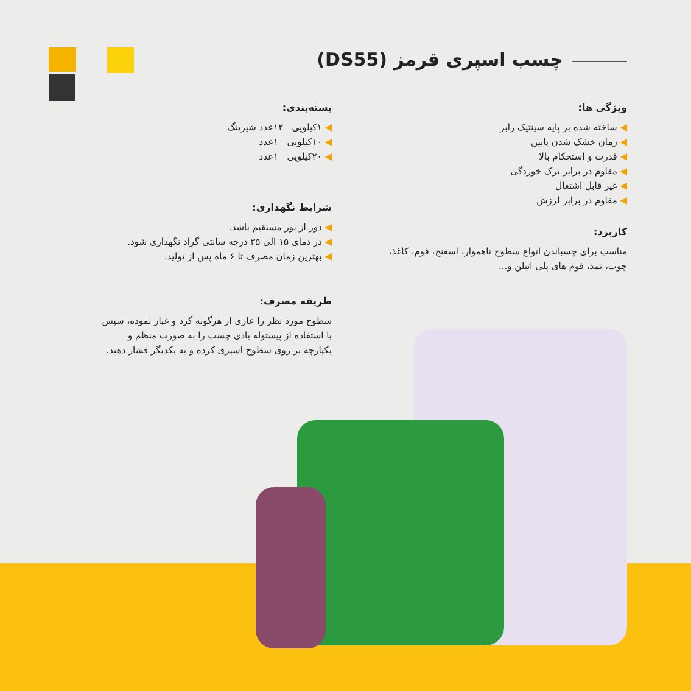چسب اسپری قرمز (DS55)
ویژگی ها:
◀ ساخته شده بر پایه سینتیک رابر
◀ زمان خشک شدن پایین
◀ قدرت و استحکام بالا
◀ مقاوم در برابر ترک خوردگی
◀ غیر قابل اشتعال
◀ مقاوم در برابر لرزش
کاربرد:
مناسب برای چسباندن انواع سطوح ناهموار، اسفنج، فوم، کاغذ، چوب، نمد، فوم های پلی اتیلن و...
بسته‌بندی:
◀ ۱کیلویی ۱۲عدد شیرینگ
◀ ۱۰کیلویی ۱عدد
◀ ۲۰کیلویی ۱عدد
شرایط نگهداری:
◀ دور از نور مستقیم باشد.
◀ در دمای ۱۵ الی ۳۵ درجه سانتی گراد نگهداری شود.
◀ بهترین زمان مصرف تا ۶ ماه پس از تولید.
طریقه مصرف:
سطوح مورد نظر را عاری از هرگونه گرد و غبار نموده، سپس با استفاده از پیستوله بادی چسب را به صورت منظم و یکپارچه بر روی سطوح اسپری کرده و به یکدیگر فشار دهید.